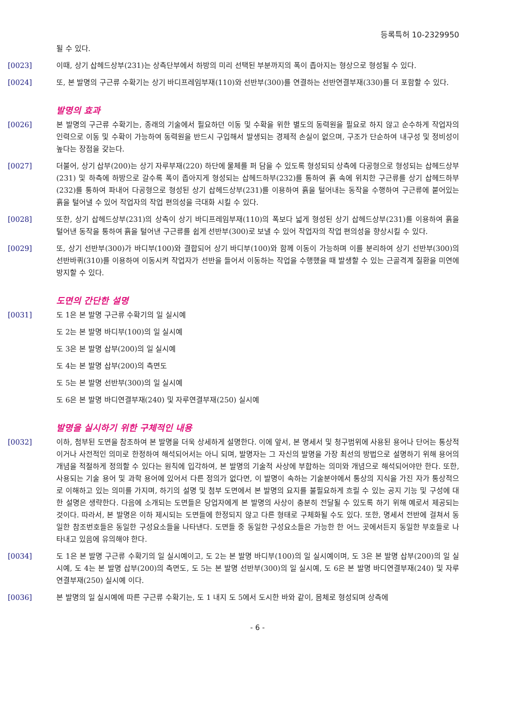등록특허 10-2329950
될 수 있다.
[0023] 이때, 상기 삽헤드상부(231)는 상측단부에서 하방의 미리 선택된 부분까지의 폭이 좁아지는 형상으로 형성될 수 있다.
[0024] 또, 본 발명의 구근류 수확기는 상기 바디프레임부재(110)와 선반부(300)를 연결하는 선반연결부재(330)를 더 포함할 수 있다.
발명의 효과
[0026] 본 발명의 구근류 수확기는, 종래의 기술에서 필요하던 이동 및 수확을 위한 별도의 동력원을 필요로 하지 않고 순수하게 작업자의 인력으로 이동 및 수확이 가능하여 동력원을 반드시 구입해서 발생되는 경제적 손실이 없으며, 구조가 단순하여 내구성 및 정비성이 높다는 장점을 갖는다.
[0027] 더불어, 상기 삽부(200)는 상기 자루부재(220) 하단에 물체를 퍼 담을 수 있도록 형성되되 상측에 다공형으로 형성되는 삽헤드상부(231) 및 하측에 하방으로 갈수록 폭이 좁아지게 형성되는 삽헤드하부(232)를 통하여 흙 속에 위치한 구근류를 상기 삽헤드하부(232)를 통하여 파내어 다공형으로 형성된 상기 삽헤드상부(231)를 이용하여 흙을 털어내는 동작을 수행하여 구근류에 붙어있는 흙을 털어낼 수 있어 작업자의 작업 편의성을 극대화 시킬 수 있다.
[0028] 또한, 상기 삽헤드상부(231)의 상측이 상기 바디프레임부재(110)의 폭보다 넓게 형성된 상기 삽헤드상부(231)를 이용하여 흙을 털어낸 동작을 통하여 흙을 털어낸 구근류를 쉽게 선반부(300)로 보낼 수 있어 작업자의 작업 편의성을 향상시킬 수 있다.
[0029] 또, 상기 선반부(300)가 바디부(100)와 결합되어 상기 바디부(100)와 함께 이동이 가능하며 이를 분리하여 상기 선반부(300)의 선반바퀴(310)를 이용하여 이동시켜 작업자가 선반을 들어서 이동하는 작업을 수행했을 때 발생할 수 있는 근골격계 질환을 미연에 방지할 수 있다.
도면의 간단한 설명
[0031] 도 1은 본 발명 구근류 수확기의 일 실시예
도 2는 본 발명 바디부(100)의 일 실시예
도 3은 본 발명 삽부(200)의 일 실시예
도 4는 본 발명 삽부(200)의 측면도
도 5는 본 발명 선반부(300)의 일 실시예
도 6은 본 발명 바디연결부재(240) 및 자루연결부재(250) 실시예
발명을 실시하기 위한 구체적인 내용
[0032] 이하, 첨부된 도면을 참조하여 본 발명을 더욱 상세하게 설명한다. 이에 앞서, 본 명세서 및 청구범위에 사용된 용어나 단어는 통상적이거나 사전적인 의미로 한정하여 해석되어서는 아니 되며, 발명자는 그 자신의 발명을 가장 최선의 방법으로 설명하기 위해 용어의 개념을 적절하게 정의할 수 있다는 원칙에 입각하여, 본 발명의 기술적 사상에 부합하는 의미와 개념으로 해석되어야만 한다. 또한, 사용되는 기술 용어 및 과학 용어에 있어서 다른 정의가 없다면, 이 발명이 속하는 기술분야에서 통상의 지식을 가진 자가 통상적으로 이해하고 있는 의미를 가지며, 하기의 설명 및 첨부 도면에서 본 발명의 요지를 불필요하게 흐릴 수 있는 공지 기능 및 구성에 대한 설명은 생략한다. 다음에 소개되는 도면들은 당업자에게 본 발명의 사상이 충분히 전달될 수 있도록 하기 위해 예로서 제공되는 것이다. 따라서, 본 발명은 이하 제시되는 도면들에 한정되지 않고 다른 형태로 구체화될 수도 있다. 또한, 명세서 전반에 걸쳐서 동일한 참조번호들은 동일한 구성요소들을 나타낸다. 도면들 중 동일한 구성요소들은 가능한 한 어느 곳에서든지 동일한 부호들로 나타내고 있음에 유의해야 한다.
[0034] 도 1은 본 발명 구근류 수확기의 일 실시예이고, 도 2는 본 발명 바디부(100)의 일 실시예이며, 도 3은 본 발명 삽부(200)의 일 실시예, 도 4는 본 발명 삽부(200)의 측면도, 도 5는 본 발명 선반부(300)의 일 실시예, 도 6은 본 발명 바디연결부재(240) 및 자루연결부재(250) 실시예 이다.
[0036] 본 발명의 일 실시예에 따른 구근류 수확기는, 도 1 내지 도 5에서 도시한 바와 같이, 몸체로 형성되며 상측에
- 6 -